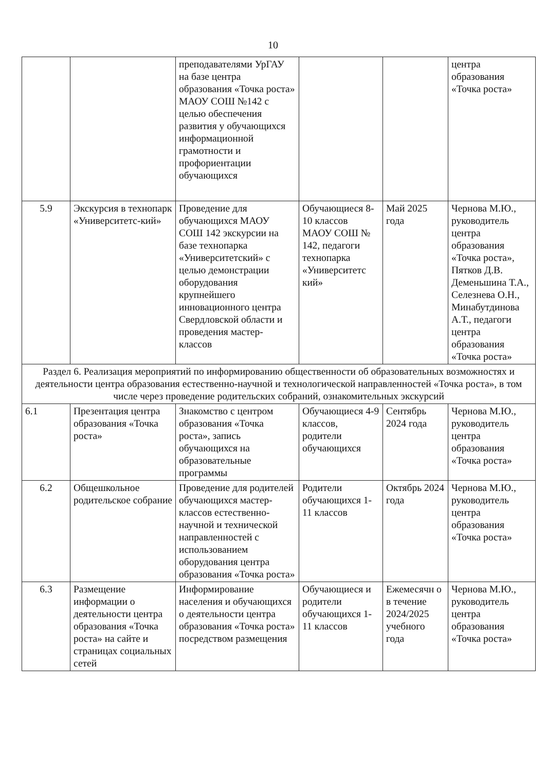10
| | | преподавателями УрГАУ на базе центра образования «Точка роста» МАОУ СОШ №142 с целью обеспечения развития у обучающихся информационной грамотности и профориентации обучающихся | | | центра образования «Точка роста» |
| 5.9 | Экскурсия в технопарк «Университетс-кий» | Проведение для обучающихся МАОУ СОШ 142 экскурсии на базе технопарка «Университетский» с целью демонстрации оборудования крупнейшего инновационного центра Свердловской области и проведения мастер-классов | Обучающиеся 8-10 классов МАОУ СОШ № 142, педагоги технопарка «Университетс кий» | Май 2025 года | Чернова М.Ю., руководитель центра образования «Точка роста», Пятков Д.В. Деменьшина Т.А., Селезнева О.Н., Минабутдинова А.Т., педагоги центра образования «Точка роста» |
| Раздел 6. Реализация мероприятий по информированию общественности об образовательных возможностях и деятельности центра образования естественно-научной и технологической направленностей «Точка роста», в том числе через проведение родительских собраний, ознакомительных экскурсий | | | | | |
| 6.1 | Презентация центра образования «Точка роста» | Знакомство с центром образования «Точка роста», запись обучающихся на образовательные программы | Обучающиеся 4-9 классов, родители обучающихся | Сентябрь 2024 года | Чернова М.Ю., руководитель центра образования «Точка роста» |
| 6.2 | Общешкольное родительское собрание | Проведение для родителей обучающихся мастер-классов естественно-научной и технической направленностей с использованием оборудования центра образования «Точка роста» | Родители обучающихся 1-11 классов | Октябрь 2024 года | Чернова М.Ю., руководитель центра образования «Точка роста» |
| 6.3 | Размещение информации о деятельности центра образования «Точка роста» на сайте и страницах социальных сетей | Информирование населения и обучающихся о деятельности центра образования «Точка роста» посредством размещения | Обучающиеся и родители обучающихся 1-11 классов | Ежемесячн о в течение 2024/2025 учебного года | Чернова М.Ю., руководитель центра образования «Точка роста» |